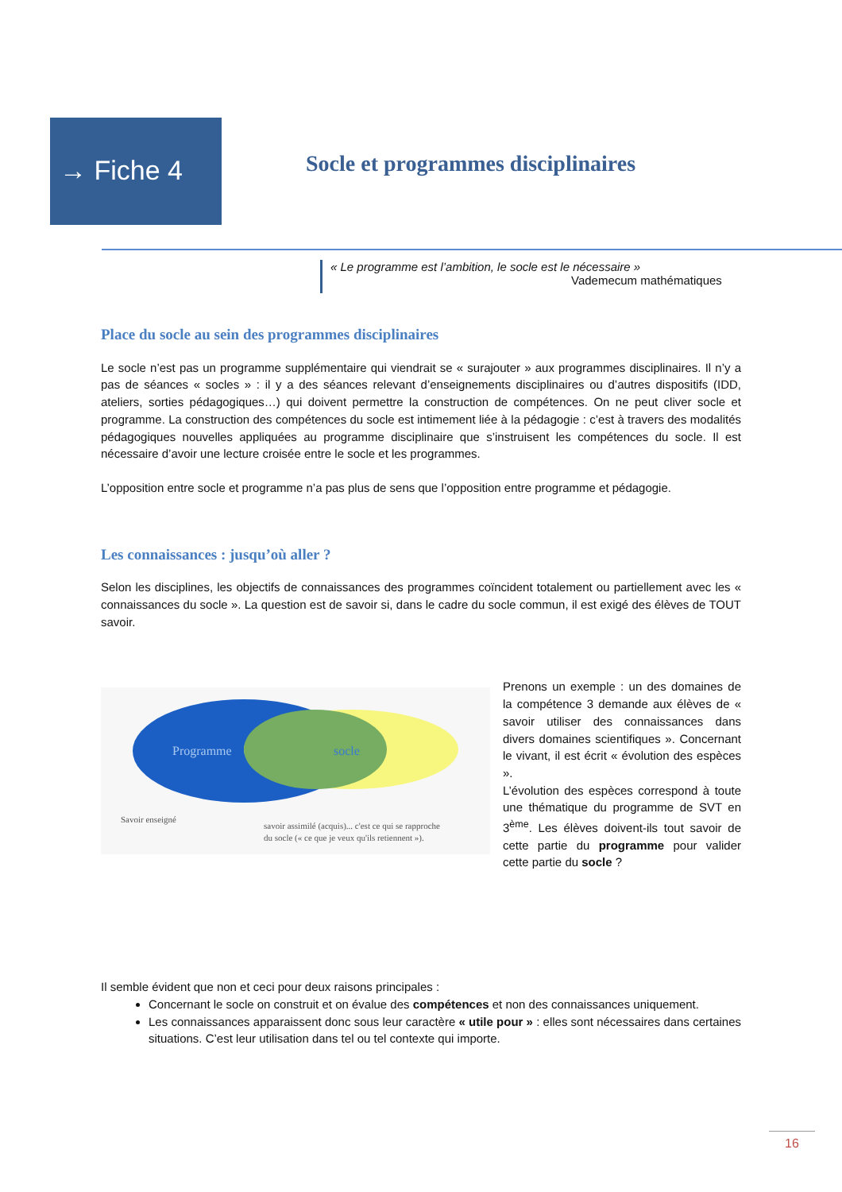→ Fiche 4
Socle et programmes disciplinaires
« Le programme est l’ambition, le socle est le nécessaire »
Vademecum mathématiques
Place du socle au sein des programmes disciplinaires
Le socle n’est pas un programme supplémentaire qui viendrait se « surajouter » aux programmes disciplinaires. Il n’y a pas de séances « socles » : il y a des séances relevant d’enseignements disciplinaires ou d’autres dispositifs (IDD, ateliers, sorties pédagogiques…) qui doivent permettre la construction de compétences. On ne peut cliver socle et programme. La construction des compétences du socle est intimement liée à la pédagogie : c’est à travers des modalités pédagogiques nouvelles appliquées au programme disciplinaire que s’instruisent les compétences du socle. Il est nécessaire d’avoir une lecture croisée entre le socle et les programmes.
L’opposition entre socle et programme n’a pas plus de sens que l’opposition entre programme et pédagogie.
Les connaissances : jusqu’où aller ?
Selon les disciplines, les objectifs de connaissances des programmes coïncident totalement ou partiellement avec les « connaissances du socle ». La question est de savoir si, dans le cadre du socle commun, il est exigé des élèves de TOUT savoir.
Programme
socle
Savoir enseigné
savoir assimilé (acquis)... c'est ce qui se rapproche
du socle (« ce que je veux qu'ils retiennent »).
Prenons un exemple : un des domaines de la compétence 3 demande aux élèves de « savoir utiliser des connaissances dans divers domaines scientifiques ». Concernant le vivant, il est écrit « évolution des espèces ».
L’évolution des espèces correspond à toute une thématique du programme de SVT en 3<sup>ème</sup>. Les élèves doivent-ils tout savoir de cette partie du programme pour valider cette partie du socle ?
Il semble évident que non et ceci pour deux raisons principales :
Concernant le socle on construit et on évalue des compétences et non des connaissances uniquement.
Les connaissances apparaissent donc sous leur caractère « utile pour » : elles sont nécessaires dans certaines situations. C’est leur utilisation dans tel ou tel contexte qui importe.
16